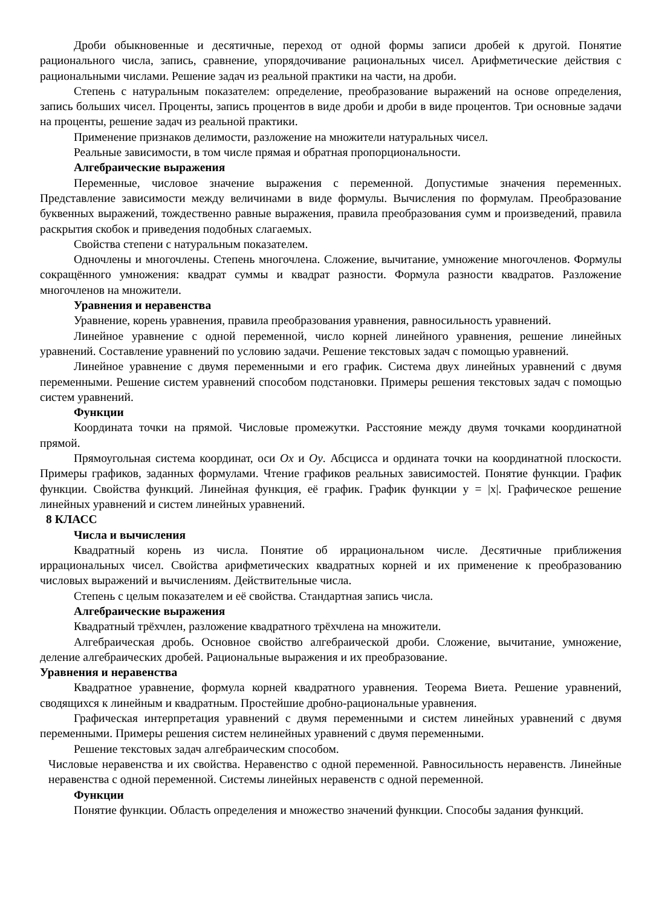Дроби обыкновенные и десятичные, переход от одной формы записи дробей к другой. Понятие рационального числа, запись, сравнение, упорядочивание рациональных чисел. Арифметические действия с рациональными числами. Решение задач из реальной практики на части, на дроби.
Степень с натуральным показателем: определение, преобразование выражений на основе определения, запись больших чисел. Проценты, запись процентов в виде дроби и дроби в виде процентов. Три основные задачи на проценты, решение задач из реальной практики.
Применение признаков делимости, разложение на множители натуральных чисел.
Реальные зависимости, в том числе прямая и обратная пропорциональности.
Алгебраические выражения
Переменные, числовое значение выражения с переменной. Допустимые значения переменных. Представление зависимости между величинами в виде формулы. Вычисления по формулам. Преобразование буквенных выражений, тождественно равные выражения, правила преобразования сумм и произведений, правила раскрытия скобок и приведения подобных слагаемых.
Свойства степени с натуральным показателем.
Одночлены и многочлены. Степень многочлена. Сложение, вычитание, умножение многочленов. Формулы сокращённого умножения: квадрат суммы и квадрат разности. Формула разности квадратов. Разложение многочленов на множители.
Уравнения и неравенства
Уравнение, корень уравнения, правила преобразования уравнения, равносильность уравнений.
Линейное уравнение с одной переменной, число корней линейного уравнения, решение линейных уравнений. Составление уравнений по условию задачи. Решение текстовых задач с помощью уравнений.
Линейное уравнение с двумя переменными и его график. Система двух линейных уравнений с двумя переменными. Решение систем уравнений способом подстановки. Примеры решения текстовых задач с помощью систем уравнений.
Функции
Координата точки на прямой. Числовые промежутки. Расстояние между двумя точками координатной прямой.
Прямоугольная система координат, оси Ox и Oy. Абсцисса и ордината точки на координатной плоскости. Примеры графиков, заданных формулами. Чтение графиков реальных зависимостей. Понятие функции. График функции. Свойства функций. Линейная функция, её график. График функции y = |x|. Графическое решение линейных уравнений и систем линейных уравнений.
8 КЛАСС
Числа и вычисления
Квадратный корень из числа. Понятие об иррациональном числе. Десятичные приближения иррациональных чисел. Свойства арифметических квадратных корней и их применение к преобразованию числовых выражений и вычислениям. Действительные числа.
Степень с целым показателем и её свойства. Стандартная запись числа.
Алгебраические выражения
Квадратный трёхчлен, разложение квадратного трёхчлена на множители.
Алгебраическая дробь. Основное свойство алгебраической дроби. Сложение, вычитание, умножение, деление алгебраических дробей. Рациональные выражения и их преобразование.
Уравнения и неравенства
Квадратное уравнение, формула корней квадратного уравнения. Теорема Виета. Решение уравнений, сводящихся к линейным и квадратным. Простейшие дробно-рациональные уравнения.
Графическая интерпретация уравнений с двумя переменными и систем линейных уравнений с двумя переменными. Примеры решения систем нелинейных уравнений с двумя переменными.
Решение текстовых задач алгебраическим способом.
Числовые неравенства и их свойства. Неравенство с одной переменной. Равносильность неравенств. Линейные неравенства с одной переменной. Системы линейных неравенств с одной переменной.
Функции
Понятие функции. Область определения и множество значений функции. Способы задания функций.